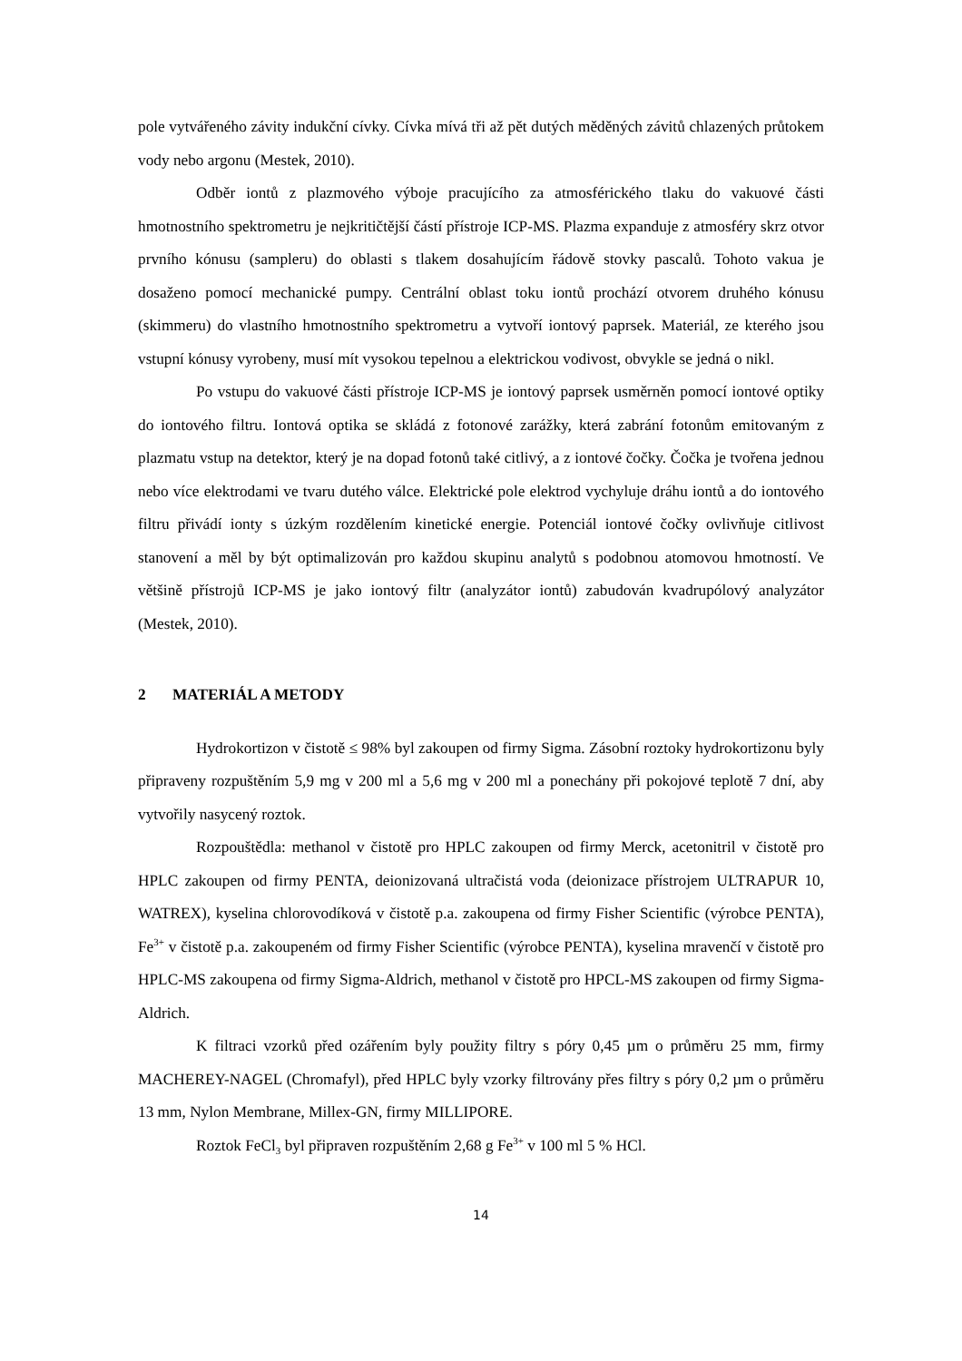pole vytvářeného závity indukční cívky. Cívka mívá tři až pět dutých měděných závitů chlazených průtokem vody nebo argonu (Mestek, 2010).
Odběr iontů z plazmového výboje pracujícího za atmosférického tlaku do vakuové části hmotnostního spektrometru je nejkritičtější částí přístroje ICP-MS. Plazma expanduje z atmosféry skrz otvor prvního kónusu (sampleru) do oblasti s tlakem dosahujícím řádově stovky pascalů. Tohoto vakua je dosaženo pomocí mechanické pumpy. Centrální oblast toku iontů prochází otvorem druhého kónusu (skimmeru) do vlastního hmotnostního spektrometru a vytvoří iontový paprsek. Materiál, ze kterého jsou vstupní kónusy vyrobeny, musí mít vysokou tepelnou a elektrickou vodivost, obvykle se jedná o nikl.
Po vstupu do vakuové části přístroje ICP-MS je iontový paprsek usměrněn pomocí iontové optiky do iontového filtru. Iontová optika se skládá z fotonové zarážky, která zabrání fotonům emitovaným z plazmatu vstup na detektor, který je na dopad fotonů také citlivý, a z iontové čočky. Čočka je tvořena jednou nebo více elektrodami ve tvaru dutého válce. Elektrické pole elektrod vychyluje dráhu iontů a do iontového filtru přivádí ionty s úzkým rozdělením kinetické energie. Potenciál iontové čočky ovlivňuje citlivost stanovení a měl by být optimalizován pro každou skupinu analytů s podobnou atomovou hmotností. Ve většině přístrojů ICP-MS je jako iontový filtr (analyzátor iontů) zabudován kvadrupólový analyzátor (Mestek, 2010).
2 MATERIÁL A METODY
Hydrokortizon v čistotě ≤ 98% byl zakoupen od firmy Sigma. Zásobní roztoky hydrokortizonu byly připraveny rozpuštěním 5,9 mg v 200 ml a 5,6 mg v 200 ml a ponechány při pokojové teplotě 7 dní, aby vytvořily nasycený roztok.
Rozpouštědla: methanol v čistotě pro HPLC zakoupen od firmy Merck, acetonitril v čistotě pro HPLC zakoupen od firmy PENTA, deionizovaná ultračistá voda (deionizace přístrojem ULTRAPUR 10, WATREX), kyselina chlorovodíková v čistotě p.a. zakoupena od firmy Fisher Scientific (výrobce PENTA), Fe<sup>3+</sup> v čistotě p.a. zakoupeném od firmy Fisher Scientific (výrobce PENTA), kyselina mravenčí v čistotě pro HPLC-MS zakoupena od firmy Sigma-Aldrich, methanol v čistotě pro HPCL-MS zakoupen od firmy Sigma-Aldrich.
K filtraci vzorků před ozářením byly použity filtry s póry 0,45 µm o průměru 25 mm, firmy MACHEREY-NAGEL (Chromafyl), před HPLC byly vzorky filtrovány přes filtry s póry 0,2 µm o průměru 13 mm, Nylon Membrane, Millex-GN, firmy MILLIPORE.
Roztok FeCl<sub>3</sub> byl připraven rozpuštěním 2,68 g Fe<sup>3+</sup> v 100 ml 5 % HCl.
14